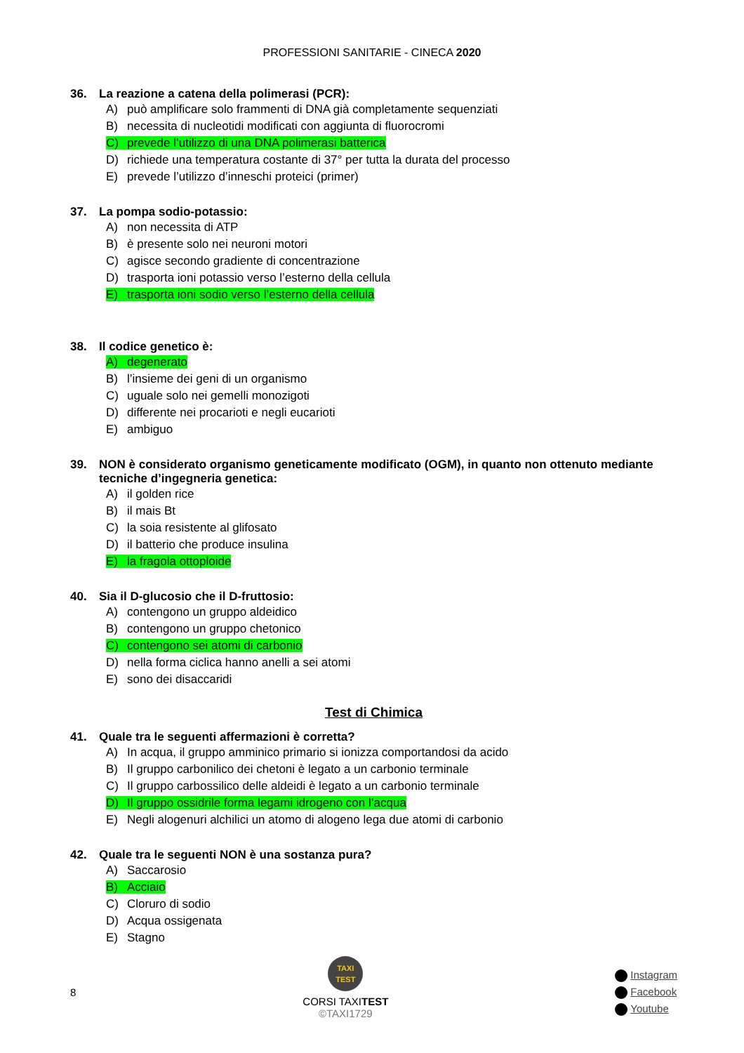PROFESSIONI SANITARIE - CINECA 2020
36. La reazione a catena della polimerasi (PCR):
A) può amplificare solo frammenti di DNA già completamente sequenziati
B) necessita di nucleotidi modificati con aggiunta di fluorocromi
C) prevede l’utilizzo di una DNA polimerasi batterica
D) richiede una temperatura costante di 37° per tutta la durata del processo
E) prevede l’utilizzo d’inneschi proteici (primer)
37. La pompa sodio-potassio:
A) non necessita di ATP
B) è presente solo nei neuroni motori
C) agisce secondo gradiente di concentrazione
D) trasporta ioni potassio verso l’esterno della cellula
E) trasporta ioni sodio verso l’esterno della cellula
38. Il codice genetico è:
A) degenerato
B) l’insieme dei geni di un organismo
C) uguale solo nei gemelli monozigoti
D) differente nei procarioti e negli eucarioti
E) ambiguo
39. NON è considerato organismo geneticamente modificato (OGM), in quanto non ottenuto mediante tecniche d’ingegneria genetica:
A) il golden rice
B) il mais Bt
C) la soia resistente al glifosato
D) il batterio che produce insulina
E) la fragola ottoploide
40. Sia il D-glucosio che il D-fruttosio:
A) contengono un gruppo aldeidico
B) contengono un gruppo chetonico
C) contengono sei atomi di carbonio
D) nella forma ciclica hanno anelli a sei atomi
E) sono dei disaccaridi
Test di Chimica
41. Quale tra le seguenti affermazioni è corretta?
A) In acqua, il gruppo amminico primario si ionizza comportandosi da acido
B) Il gruppo carbonilico dei chetoni è legato a un carbonio terminale
C) Il gruppo carbossilico delle aldeidi è legato a un carbonio terminale
D) Il gruppo ossidrile forma legami idrogeno con l’acqua
E) Negli alogenuri alchilici un atomo di alogeno lega due atomi di carbonio
42. Quale tra le seguenti NON è una sostanza pura?
A) Saccarosio
B) Acciaio
C) Cloruro di sodio
D) Acqua ossigenata
E) Stagno
8
TAXI
TEST
CORSI TAXITEST
©TAXI1729
Instagram
Facebook
Youtube